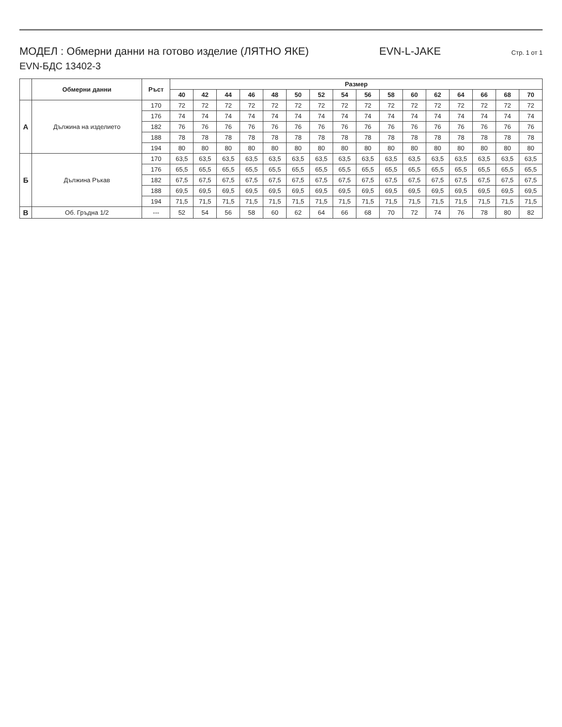МОДЕЛ : Обмерни данни на готово изделие (ЛЯТНО ЯКЕ) EVN-L-JAKE Стр. 1 от 1
EVN-БДС 13402-3
| | Обмерни данни | Ръст | Размер | | | | | | | | | | | | | | | |
| --- | --- | --- | --- | --- | --- | --- | --- | --- | --- | --- | --- | --- | --- | --- | --- | --- | --- | --- |
| | | | 40 | 42 | 44 | 46 | 48 | 50 | 52 | 54 | 56 | 58 | 60 | 62 | 64 | 66 | 68 | 70 |
| А | Дължина на изделието | 170 | 72 | 72 | 72 | 72 | 72 | 72 | 72 | 72 | 72 | 72 | 72 | 72 | 72 | 72 | 72 | 72 |
| | | 176 | 74 | 74 | 74 | 74 | 74 | 74 | 74 | 74 | 74 | 74 | 74 | 74 | 74 | 74 | 74 | 74 |
| | | 182 | 76 | 76 | 76 | 76 | 76 | 76 | 76 | 76 | 76 | 76 | 76 | 76 | 76 | 76 | 76 | 76 |
| | | 188 | 78 | 78 | 78 | 78 | 78 | 78 | 78 | 78 | 78 | 78 | 78 | 78 | 78 | 78 | 78 | 78 |
| | | 194 | 80 | 80 | 80 | 80 | 80 | 80 | 80 | 80 | 80 | 80 | 80 | 80 | 80 | 80 | 80 | 80 |
| Б | Дължина Ръкав | 170 | 63,5 | 63,5 | 63,5 | 63,5 | 63,5 | 63,5 | 63,5 | 63,5 | 63,5 | 63,5 | 63,5 | 63,5 | 63,5 | 63,5 | 63,5 | 63,5 |
| | | 176 | 65,5 | 65,5 | 65,5 | 65,5 | 65,5 | 65,5 | 65,5 | 65,5 | 65,5 | 65,5 | 65,5 | 65,5 | 65,5 | 65,5 | 65,5 | 65,5 |
| | | 182 | 67,5 | 67,5 | 67,5 | 67,5 | 67,5 | 67,5 | 67,5 | 67,5 | 67,5 | 67,5 | 67,5 | 67,5 | 67,5 | 67,5 | 67,5 | 67,5 |
| | | 188 | 69,5 | 69,5 | 69,5 | 69,5 | 69,5 | 69,5 | 69,5 | 69,5 | 69,5 | 69,5 | 69,5 | 69,5 | 69,5 | 69,5 | 69,5 | 69,5 |
| | | 194 | 71,5 | 71,5 | 71,5 | 71,5 | 71,5 | 71,5 | 71,5 | 71,5 | 71,5 | 71,5 | 71,5 | 71,5 | 71,5 | 71,5 | 71,5 | 71,5 |
| В | Об. Гръдна 1/2 | --- | 52 | 54 | 56 | 58 | 60 | 62 | 64 | 66 | 68 | 70 | 72 | 74 | 76 | 78 | 80 | 82 |